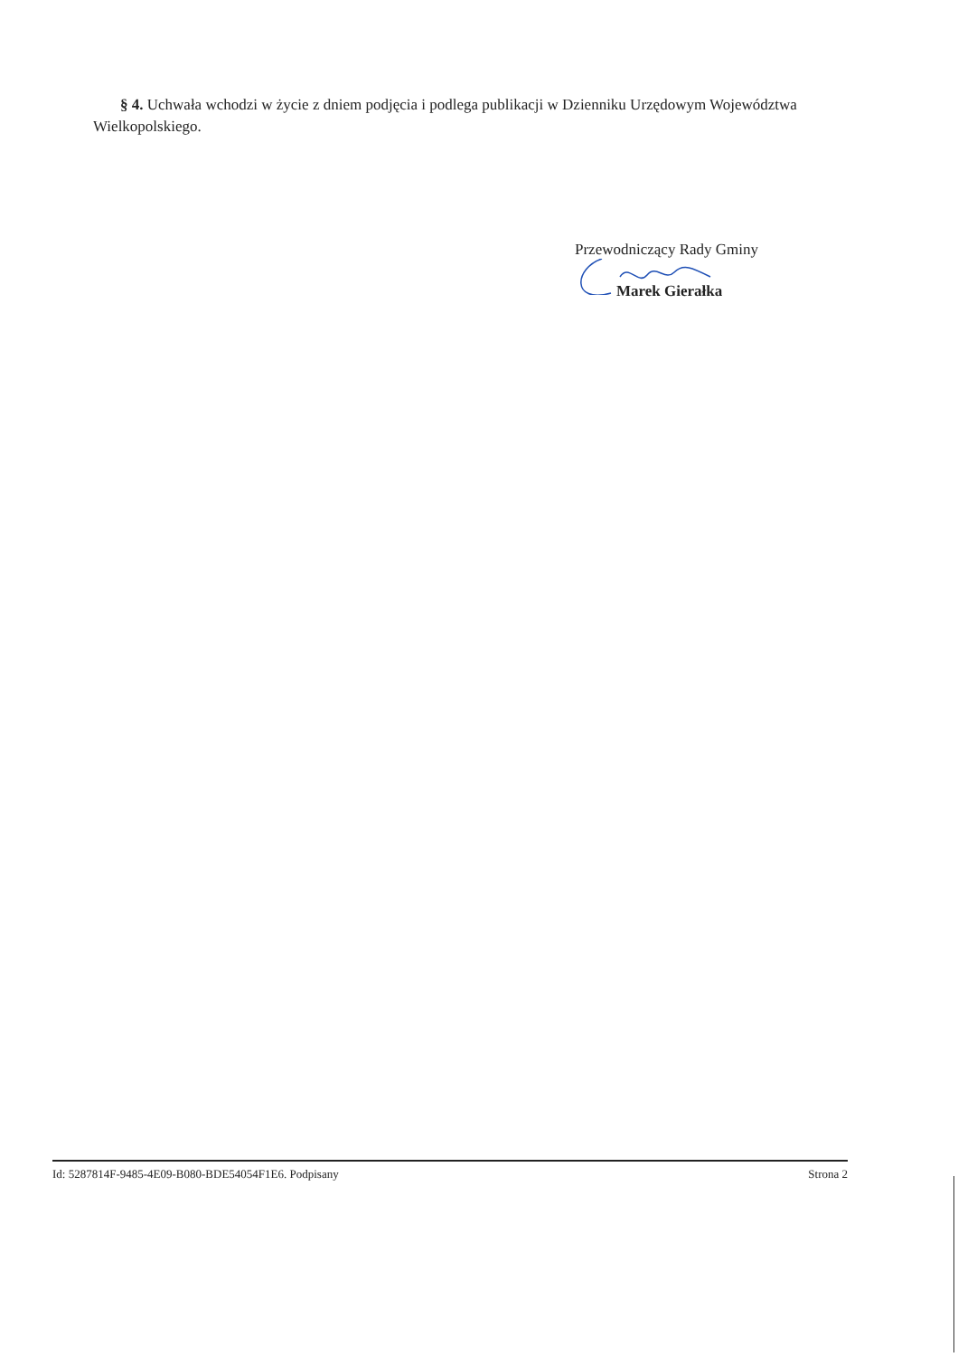§ 4. Uchwała wchodzi w życie z dniem podjęcia i podlega publikacji w Dzienniku Urzędowym Województwa Wielkopolskiego.
Przewodniczący Rady Gminy
Marek Gierałka
Id: 5287814F-9485-4E09-B080-BDE54054F1E6. Podpisany Strona 2